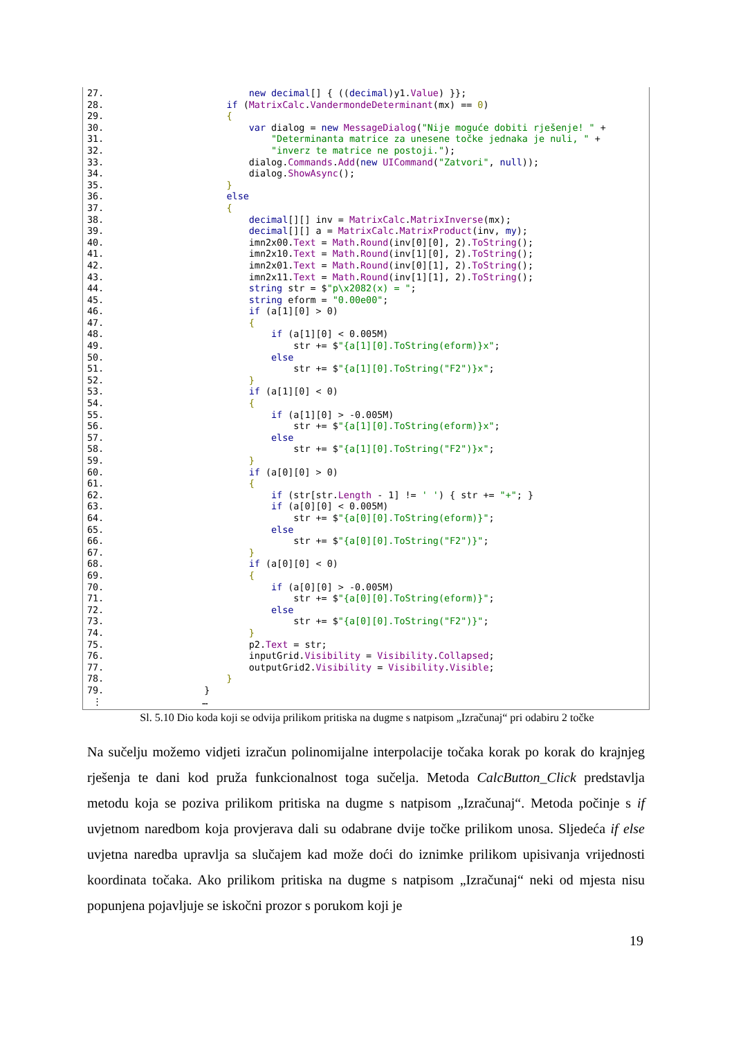27.                          new decimal[] { ((decimal)y1.Value) }};
28.                      if (MatrixCalc.VandermondeDeterminant(mx) == 0)
29.                      {
30.                          var dialog = new MessageDialog("Nije moguće dobiti rješenje! " +
31.                              "Determinanta matrice za unesene točke jednaka je nuli, " +
32.                              "inverz te matrice ne postoji.");
33.                          dialog.Commands.Add(new UICommand("Zatvori", null));
34.                          dialog.ShowAsync();
35.                      }
36.                      else
37.                      {
38.                          decimal[][] inv = MatrixCalc.MatrixInverse(mx);
39.                          decimal[][] a = MatrixCalc.MatrixProduct(inv, my);
40.                          imn2x00.Text = Math.Round(inv[0][0], 2).ToString();
41.                          imn2x10.Text = Math.Round(inv[1][0], 2).ToString();
42.                          imn2x01.Text = Math.Round(inv[0][1], 2).ToString();
43.                          imn2x11.Text = Math.Round(inv[1][1], 2).ToString();
44.                          string str = $"p\x2082(x) = ";
45.                          string eform = "0.00e00";
46.                          if (a[1][0] > 0)
47.                          {
48.                              if (a[1][0] < 0.005M)
49.                                  str += $"{a[1][0].ToString(eform)}x";
50.                              else
51.                                  str += $"{a[1][0].ToString("F2")}x";
52.                          }
53.                          if (a[1][0] < 0)
54.                          {
55.                              if (a[1][0] > -0.005M)
56.                                  str += $"{a[1][0].ToString(eform)}x";
57.                              else
58.                                  str += $"{a[1][0].ToString("F2")}x";
59.                          }
60.                          if (a[0][0] > 0)
61.                          {
62.                              if (str[str.Length - 1] != ' ') { str += "+"; }
63.                              if (a[0][0] < 0.005M)
64.                                  str += $"{a[0][0].ToString(eform)}";
65.                              else
66.                                  str += $"{a[0][0].ToString("F2")}";
67.                          }
68.                          if (a[0][0] < 0)
69.                          {
70.                              if (a[0][0] > -0.005M)
71.                                  str += $"{a[0][0].ToString(eform)}";
72.                              else
73.                                  str += $"{a[0][0].ToString("F2")}";
74.                          }
75.                          p2.Text = str;
76.                          inputGrid.Visibility = Visibility.Collapsed;
77.                          outputGrid2.Visibility = Visibility.Visible;
78.                      }
79.                  }
 ⋮                  …
Sl. 5.10 Dio koda koji se odvija prilikom pritiska na dugme s natpisom „Izračunaj“ pri odabiru 2 točke
Na sučelju možemo vidjeti izračun polinomijalne interpolacije točaka korak po korak do krajnjeg rješenja te dani kod pruža funkcionalnost toga sučelja. Metoda CalcButton_Click predstavlja metodu koja se poziva prilikom pritiska na dugme s natpisom „Izračunaj“. Metoda počinje s if uvjetnom naredbom koja provjerava dali su odabrane dvije točke prilikom unosa. Sljedeća if else uvjetna naredba upravlja sa slučajem kad može doći do iznimke prilikom upisivanja vrijednosti koordinata točaka. Ako prilikom pritiska na dugme s natpisom „Izračunaj“ neki od mjesta nisu popunjena pojavljuje se iskočni prozor s porukom koji je
19